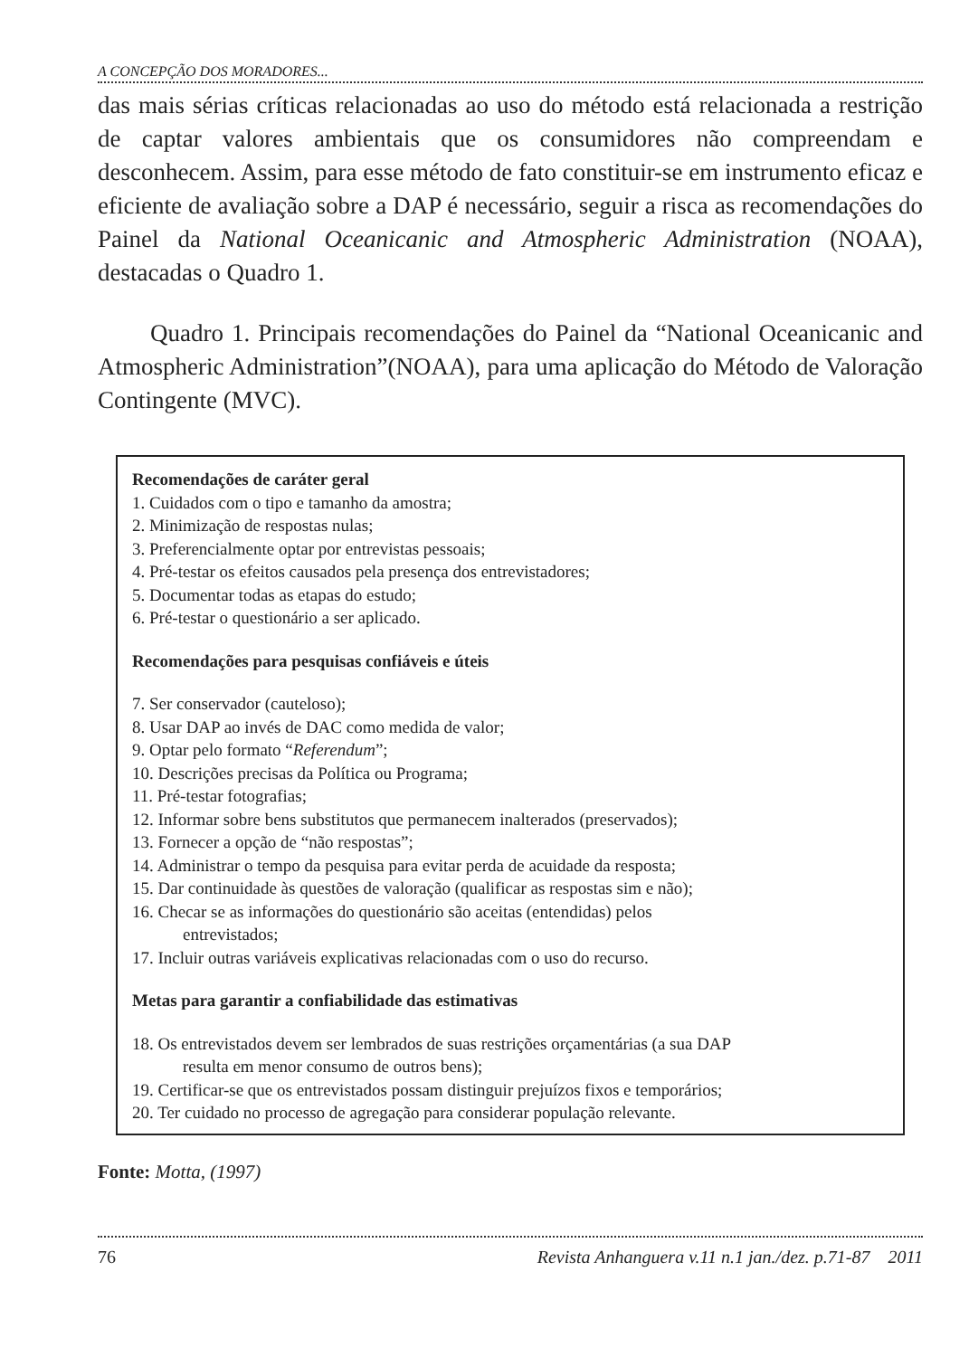A CONCEPÇÃO DOS MORADORES...
das mais sérias críticas relacionadas ao uso do método está relacionada a restrição de captar valores ambientais que os consumidores não compreendam e desconhecem. Assim, para esse método de fato constituir-se em instrumento eficaz e eficiente de avaliação sobre a DAP é necessário, seguir a risca as recomendações do Painel da National Oceanicanic and Atmospheric Administration (NOAA), destacadas o Quadro 1.
Quadro 1. Principais recomendações do Painel da “National Oceanicanic and Atmospheric Administration”(NOAA), para uma aplicação do Método de Valoração Contingente (MVC).
Recomendações de caráter geral
1. Cuidados com o tipo e tamanho da amostra;
2. Minimização de respostas nulas;
3. Preferencialmente optar por entrevistas pessoais;
4. Pré-testar os efeitos causados pela presença dos entrevistadores;
5. Documentar todas as etapas do estudo;
6. Pré-testar o questionário a ser aplicado.
Recomendações para pesquisas confiáveis e úteis
7. Ser conservador (cauteloso);
8. Usar DAP ao invés de DAC como medida de valor;
9. Optar pelo formato “Referendum”;
10. Descrições precisas da Política ou Programa;
11. Pré-testar fotografias;
12. Informar sobre bens substitutos que permanecem inalterados (preservados);
13. Fornecer a opção de “não respostas”;
14. Administrar o tempo da pesquisa para evitar perda de acuidade da resposta;
15. Dar continuidade às questões de valoração (qualificar as respostas sim e não);
16. Checar se as informações do questionário são aceitas (entendidas) pelos
entrevistados;
17. Incluir outras variáveis explicativas relacionadas com o uso do recurso.
Metas para garantir a confiabilidade das estimativas
18. Os entrevistados devem ser lembrados de suas restrições orçamentárias (a sua DAP
resulta em menor consumo de outros bens);
19. Certificar-se que os entrevistados possam distinguir prejuízos fixos e temporários;
20. Ter cuidado no processo de agregação para considerar população relevante.
Fonte: Motta, (1997)
76 Revista Anhanguera v.11 n.1 jan./dez. p.71-87 2011